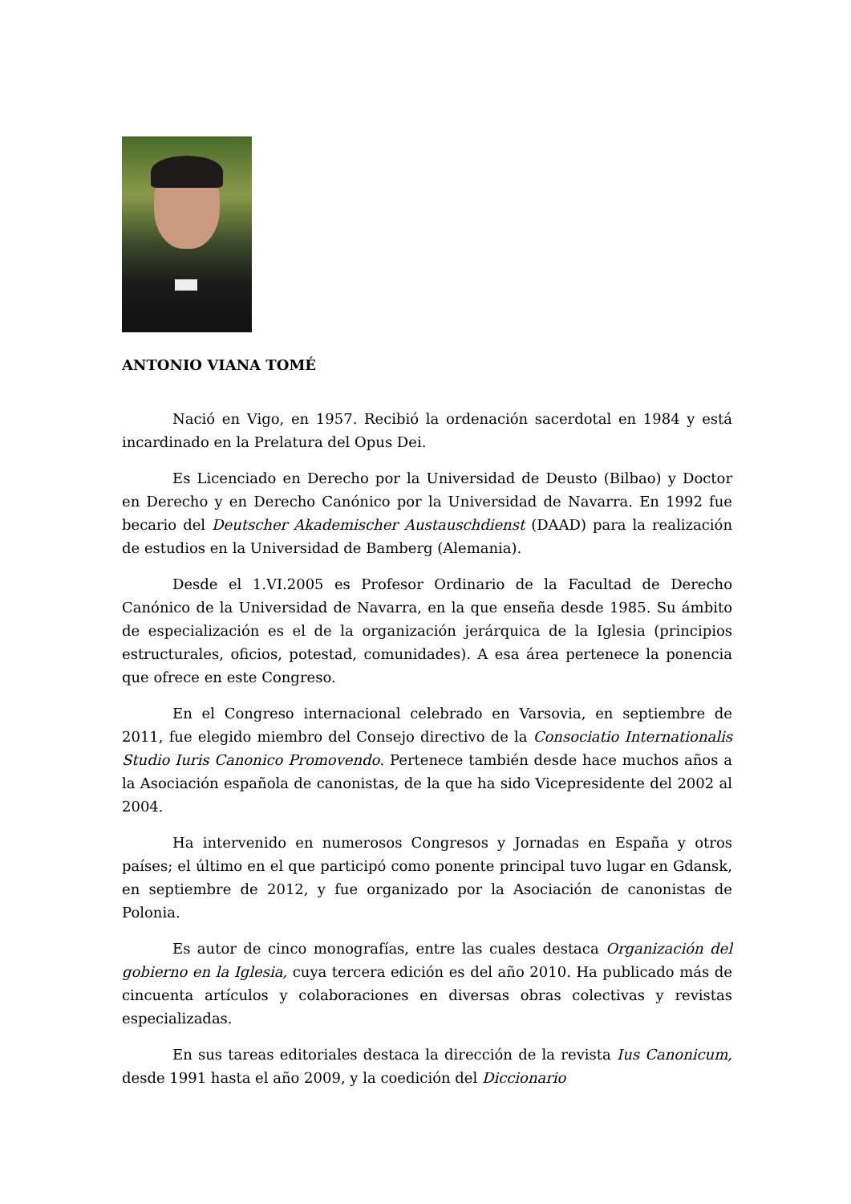ANTONIO VIANA TOMÉ
Nació en Vigo, en 1957. Recibió la ordenación sacerdotal en 1984 y está incardinado en la Prelatura del Opus Dei.
Es Licenciado en Derecho por la Universidad de Deusto (Bilbao) y Doctor en Derecho y en Derecho Canónico por la Universidad de Navarra. En 1992 fue becario del Deutscher Akademischer Austauschdienst (DAAD) para la realización de estudios en la Universidad de Bamberg (Alemania).
Desde el 1.VI.2005 es Profesor Ordinario de la Facultad de Derecho Canónico de la Universidad de Navarra, en la que enseña desde 1985. Su ámbito de especialización es el de la organización jerárquica de la Iglesia (principios estructurales, oficios, potestad, comunidades). A esa área pertenece la ponencia que ofrece en este Congreso.
En el Congreso internacional celebrado en Varsovia, en septiembre de 2011, fue elegido miembro del Consejo directivo de la Consociatio Internationalis Studio Iuris Canonico Promovendo. Pertenece también desde hace muchos años a la Asociación española de canonistas, de la que ha sido Vicepresidente del 2002 al 2004.
Ha intervenido en numerosos Congresos y Jornadas en España y otros países; el último en el que participó como ponente principal tuvo lugar en Gdansk, en septiembre de 2012, y fue organizado por la Asociación de canonistas de Polonia.
Es autor de cinco monografías, entre las cuales destaca Organización del gobierno en la Iglesia, cuya tercera edición es del año 2010. Ha publicado más de cincuenta artículos y colaboraciones en diversas obras colectivas y revistas especializadas.
En sus tareas editoriales destaca la dirección de la revista Ius Canonicum, desde 1991 hasta el año 2009, y la coedición del Diccionario